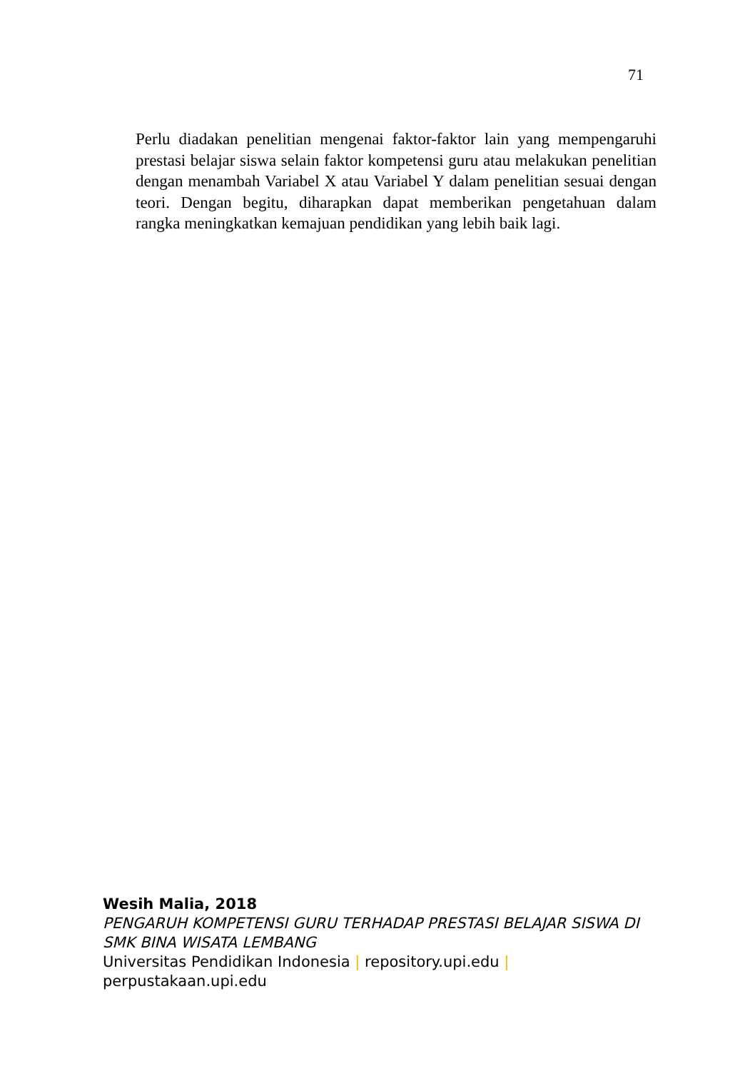71
Perlu diadakan penelitian mengenai faktor-faktor lain yang mempengaruhi prestasi belajar siswa selain faktor kompetensi guru atau melakukan penelitian dengan menambah Variabel X atau Variabel Y dalam penelitian sesuai dengan teori. Dengan begitu, diharapkan dapat memberikan pengetahuan dalam rangka meningkatkan kemajuan pendidikan yang lebih baik lagi.
Wesih Malia, 2018
PENGARUH KOMPETENSI GURU TERHADAP PRESTASI BELAJAR SISWA DI SMK BINA WISATA LEMBANG
Universitas Pendidikan Indonesia | repository.upi.edu |
perpustakaan.upi.edu